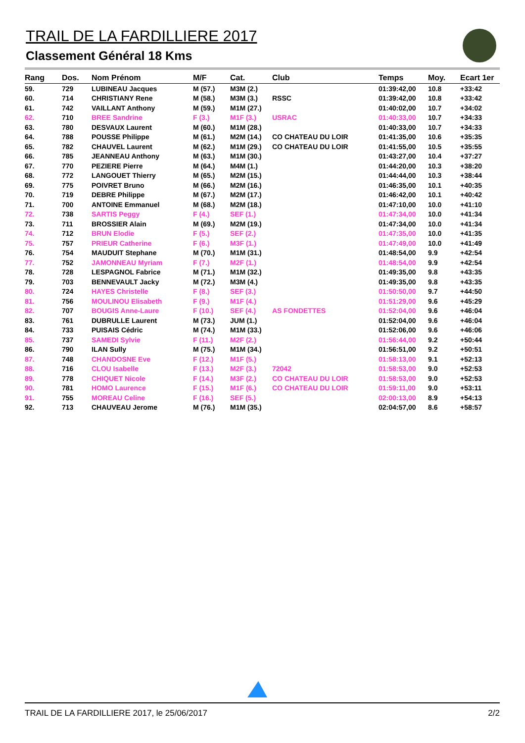TRAIL DE LA FARDILLIERE 2017
Classement Général 18 Kms
| Rang | Dos. | Nom Prénom | M/F | Cat. | Club | Temps | Moy. | Ecart 1er |
| --- | --- | --- | --- | --- | --- | --- | --- | --- |
| 59. | 729 | LUBINEAU Jacques | M (57.) | M3M (2.) | | 01:39:42,00 | 10.8 | +33:42 |
| 60. | 714 | CHRISTIANY Rene | M (58.) | M3M (3.) | RSSC | 01:39:42,00 | 10.8 | +33:42 |
| 61. | 742 | VAILLANT Anthony | M (59.) | M1M (27.) | | 01:40:02,00 | 10.7 | +34:02 |
| 62. | 710 | BREE Sandrine | F (3.) | M1F (3.) | USRAC | 01:40:33,00 | 10.7 | +34:33 |
| 63. | 780 | DESVAUX Laurent | M (60.) | M1M (28.) | | 01:40:33,00 | 10.7 | +34:33 |
| 64. | 788 | POUSSE Philippe | M (61.) | M2M (14.) | CO CHATEAU DU LOIR | 01:41:35,00 | 10.6 | +35:35 |
| 65. | 782 | CHAUVEL Laurent | M (62.) | M1M (29.) | CO CHATEAU DU LOIR | 01:41:55,00 | 10.5 | +35:55 |
| 66. | 785 | JEANNEAU Anthony | M (63.) | M1M (30.) | | 01:43:27,00 | 10.4 | +37:27 |
| 67. | 770 | PEZIERE Pierre | M (64.) | M4M (1.) | | 01:44:20,00 | 10.3 | +38:20 |
| 68. | 772 | LANGOUET Thierry | M (65.) | M2M (15.) | | 01:44:44,00 | 10.3 | +38:44 |
| 69. | 775 | POIVRET Bruno | M (66.) | M2M (16.) | | 01:46:35,00 | 10.1 | +40:35 |
| 70. | 719 | DEBRE Philippe | M (67.) | M2M (17.) | | 01:46:42,00 | 10.1 | +40:42 |
| 71. | 700 | ANTOINE Emmanuel | M (68.) | M2M (18.) | | 01:47:10,00 | 10.0 | +41:10 |
| 72. | 738 | SARTIS Peggy | F (4.) | SEF (1.) | | 01:47:34,00 | 10.0 | +41:34 |
| 73. | 711 | BROSSIER Alain | M (69.) | M2M (19.) | | 01:47:34,00 | 10.0 | +41:34 |
| 74. | 712 | BRUN Elodie | F (5.) | SEF (2.) | | 01:47:35,00 | 10.0 | +41:35 |
| 75. | 757 | PRIEUR Catherine | F (6.) | M3F (1.) | | 01:47:49,00 | 10.0 | +41:49 |
| 76. | 754 | MAUDUIT Stephane | M (70.) | M1M (31.) | | 01:48:54,00 | 9.9 | +42:54 |
| 77. | 752 | JAMONNEAU Myriam | F (7.) | M2F (1.) | | 01:48:54,00 | 9.9 | +42:54 |
| 78. | 728 | LESPAGNOL Fabrice | M (71.) | M1M (32.) | | 01:49:35,00 | 9.8 | +43:35 |
| 79. | 703 | BENNEVAULT Jacky | M (72.) | M3M (4.) | | 01:49:35,00 | 9.8 | +43:35 |
| 80. | 724 | HAYES Christelle | F (8.) | SEF (3.) | | 01:50:50,00 | 9.7 | +44:50 |
| 81. | 756 | MOULINOU Elisabeth | F (9.) | M1F (4.) | | 01:51:29,00 | 9.6 | +45:29 |
| 82. | 707 | BOUGIS Anne-Laure | F (10.) | SEF (4.) | AS FONDETTES | 01:52:04,00 | 9.6 | +46:04 |
| 83. | 761 | DUBRULLE Laurent | M (73.) | JUM (1.) | | 01:52:04,00 | 9.6 | +46:04 |
| 84. | 733 | PUISAIS Cédric | M (74.) | M1M (33.) | | 01:52:06,00 | 9.6 | +46:06 |
| 85. | 737 | SAMEDI Sylvie | F (11.) | M2F (2.) | | 01:56:44,00 | 9.2 | +50:44 |
| 86. | 790 | ILAN Sully | M (75.) | M1M (34.) | | 01:56:51,00 | 9.2 | +50:51 |
| 87. | 748 | CHANDOSNE Eve | F (12.) | M1F (5.) | | 01:58:13,00 | 9.1 | +52:13 |
| 88. | 716 | CLOU Isabelle | F (13.) | M2F (3.) | 72042 | 01:58:53,00 | 9.0 | +52:53 |
| 89. | 778 | CHIQUET Nicole | F (14.) | M3F (2.) | CO CHATEAU DU LOIR | 01:58:53,00 | 9.0 | +52:53 |
| 90. | 781 | HOMO Laurence | F (15.) | M1F (6.) | CO CHATEAU DU LOIR | 01:59:11,00 | 9.0 | +53:11 |
| 91. | 755 | MOREAU Celine | F (16.) | SEF (5.) | | 02:00:13,00 | 8.9 | +54:13 |
| 92. | 713 | CHAUVEAU Jerome | M (76.) | M1M (35.) | | 02:04:57,00 | 8.6 | +58:57 |
TRAIL DE LA FARDILLIERE 2017, le 25/06/2017 2/2